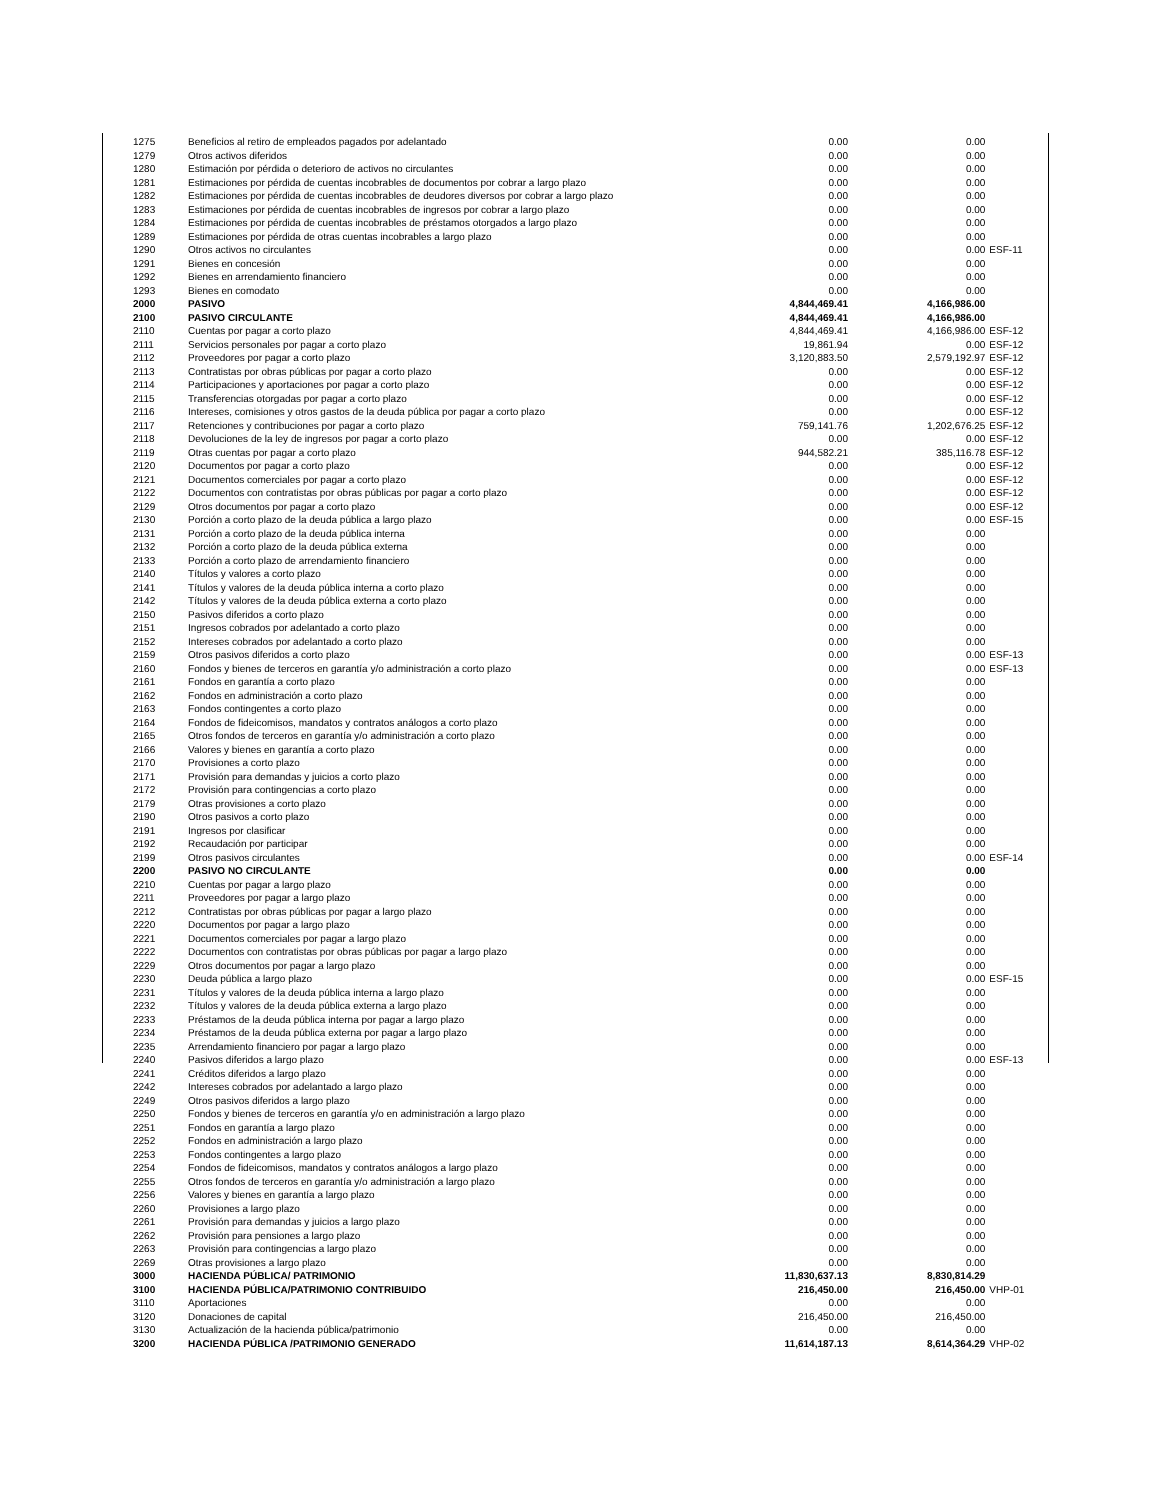| 1275 | Beneficios al retiro de empleados pagados por adelantado | 0.00 | 0.00 | |
| 1279 | Otros activos diferidos | 0.00 | 0.00 | |
| 1280 | Estimación por pérdida o deterioro de activos no circulantes | 0.00 | 0.00 | |
| 1281 | Estimaciones por pérdida de cuentas incobrables de documentos por cobrar a largo plazo | 0.00 | 0.00 | |
| 1282 | Estimaciones por pérdida de cuentas incobrables de deudores diversos por cobrar a largo plazo | 0.00 | 0.00 | |
| 1283 | Estimaciones por pérdida de cuentas incobrables de ingresos por cobrar a largo plazo | 0.00 | 0.00 | |
| 1284 | Estimaciones por pérdida de cuentas incobrables de préstamos otorgados a largo plazo | 0.00 | 0.00 | |
| 1289 | Estimaciones por pérdida de otras cuentas incobrables a largo plazo | 0.00 | 0.00 | |
| 1290 | Otros activos no circulantes | 0.00 | 0.00 | ESF-11 |
| 1291 | Bienes en concesión | 0.00 | 0.00 | |
| 1292 | Bienes en arrendamiento financiero | 0.00 | 0.00 | |
| 1293 | Bienes en comodato | 0.00 | 0.00 | |
| 2000 | PASIVO | 4,844,469.41 | 4,166,986.00 | |
| 2100 | PASIVO CIRCULANTE | 4,844,469.41 | 4,166,986.00 | |
| 2110 | Cuentas por pagar a corto plazo | 4,844,469.41 | 4,166,986.00 | ESF-12 |
| 2111 | Servicios personales por pagar a corto plazo | 19,861.94 | 0.00 | ESF-12 |
| 2112 | Proveedores por pagar a corto plazo | 3,120,883.50 | 2,579,192.97 | ESF-12 |
| 2113 | Contratistas por obras públicas por pagar a corto plazo | 0.00 | 0.00 | ESF-12 |
| 2114 | Participaciones y aportaciones por pagar a corto plazo | 0.00 | 0.00 | ESF-12 |
| 2115 | Transferencias otorgadas por pagar a corto plazo | 0.00 | 0.00 | ESF-12 |
| 2116 | Intereses, comisiones y otros gastos de la deuda pública por pagar a corto plazo | 0.00 | 0.00 | ESF-12 |
| 2117 | Retenciones y contribuciones por pagar a corto plazo | 759,141.76 | 1,202,676.25 | ESF-12 |
| 2118 | Devoluciones de la ley de ingresos por pagar a corto plazo | 0.00 | 0.00 | ESF-12 |
| 2119 | Otras cuentas por pagar a corto plazo | 944,582.21 | 385,116.78 | ESF-12 |
| 2120 | Documentos por pagar a corto plazo | 0.00 | 0.00 | ESF-12 |
| 2121 | Documentos comerciales por pagar a corto plazo | 0.00 | 0.00 | ESF-12 |
| 2122 | Documentos con contratistas por obras públicas por pagar a corto plazo | 0.00 | 0.00 | ESF-12 |
| 2129 | Otros documentos por pagar a corto plazo | 0.00 | 0.00 | ESF-12 |
| 2130 | Porción a corto plazo de la deuda pública a largo plazo | 0.00 | 0.00 | ESF-15 |
| 2131 | Porción a corto plazo de la deuda pública interna | 0.00 | 0.00 | |
| 2132 | Porción a corto plazo de la deuda pública externa | 0.00 | 0.00 | |
| 2133 | Porción a corto plazo de arrendamiento financiero | 0.00 | 0.00 | |
| 2140 | Títulos y valores a corto plazo | 0.00 | 0.00 | |
| 2141 | Títulos y valores de la deuda pública interna a corto plazo | 0.00 | 0.00 | |
| 2142 | Títulos y valores de la deuda pública externa a corto plazo | 0.00 | 0.00 | |
| 2150 | Pasivos diferidos a corto plazo | 0.00 | 0.00 | |
| 2151 | Ingresos cobrados por adelantado a corto plazo | 0.00 | 0.00 | |
| 2152 | Intereses cobrados por adelantado a corto plazo | 0.00 | 0.00 | |
| 2159 | Otros pasivos diferidos a corto plazo | 0.00 | 0.00 | ESF-13 |
| 2160 | Fondos y bienes de terceros en garantía y/o administración a corto plazo | 0.00 | 0.00 | ESF-13 |
| 2161 | Fondos en garantía a corto plazo | 0.00 | 0.00 | |
| 2162 | Fondos en administración a corto plazo | 0.00 | 0.00 | |
| 2163 | Fondos contingentes a corto plazo | 0.00 | 0.00 | |
| 2164 | Fondos de fideicomisos, mandatos y contratos análogos a corto plazo | 0.00 | 0.00 | |
| 2165 | Otros fondos de terceros en garantía y/o administración a corto plazo | 0.00 | 0.00 | |
| 2166 | Valores y bienes en garantía a corto plazo | 0.00 | 0.00 | |
| 2170 | Provisiones a corto plazo | 0.00 | 0.00 | |
| 2171 | Provisión para demandas y juicios a corto plazo | 0.00 | 0.00 | |
| 2172 | Provisión para contingencias a corto plazo | 0.00 | 0.00 | |
| 2179 | Otras provisiones a corto plazo | 0.00 | 0.00 | |
| 2190 | Otros pasivos a corto plazo | 0.00 | 0.00 | |
| 2191 | Ingresos por clasificar | 0.00 | 0.00 | |
| 2192 | Recaudación por participar | 0.00 | 0.00 | |
| 2199 | Otros pasivos circulantes | 0.00 | 0.00 | ESF-14 |
| 2200 | PASIVO NO CIRCULANTE | 0.00 | 0.00 | |
| 2210 | Cuentas por pagar a largo plazo | 0.00 | 0.00 | |
| 2211 | Proveedores por pagar a largo plazo | 0.00 | 0.00 | |
| 2212 | Contratistas por obras públicas por pagar a largo plazo | 0.00 | 0.00 | |
| 2220 | Documentos por pagar a largo plazo | 0.00 | 0.00 | |
| 2221 | Documentos comerciales por pagar a largo plazo | 0.00 | 0.00 | |
| 2222 | Documentos con contratistas por obras públicas por pagar a largo plazo | 0.00 | 0.00 | |
| 2229 | Otros documentos por pagar a largo plazo | 0.00 | 0.00 | |
| 2230 | Deuda pública a largo plazo | 0.00 | 0.00 | ESF-15 |
| 2231 | Títulos y valores de la deuda pública interna a largo plazo | 0.00 | 0.00 | |
| 2232 | Títulos y valores de la deuda pública externa a largo plazo | 0.00 | 0.00 | |
| 2233 | Préstamos de la deuda pública interna por pagar a largo plazo | 0.00 | 0.00 | |
| 2234 | Préstamos de la deuda pública externa por pagar a largo plazo | 0.00 | 0.00 | |
| 2235 | Arrendamiento financiero por pagar a largo plazo | 0.00 | 0.00 | |
| 2240 | Pasivos diferidos a largo plazo | 0.00 | 0.00 | ESF-13 |
| 2241 | Créditos diferidos a largo plazo | 0.00 | 0.00 | |
| 2242 | Intereses cobrados por adelantado a largo plazo | 0.00 | 0.00 | |
| 2249 | Otros pasivos diferidos a largo plazo | 0.00 | 0.00 | |
| 2250 | Fondos y bienes de terceros en garantía y/o en administración a largo plazo | 0.00 | 0.00 | |
| 2251 | Fondos en garantía a largo plazo | 0.00 | 0.00 | |
| 2252 | Fondos en administración a largo plazo | 0.00 | 0.00 | |
| 2253 | Fondos contingentes a largo plazo | 0.00 | 0.00 | |
| 2254 | Fondos de fideicomisos, mandatos y contratos análogos a largo plazo | 0.00 | 0.00 | |
| 2255 | Otros fondos de terceros en garantía y/o administración a largo plazo | 0.00 | 0.00 | |
| 2256 | Valores y bienes en garantía a largo plazo | 0.00 | 0.00 | |
| 2260 | Provisiones a largo plazo | 0.00 | 0.00 | |
| 2261 | Provisión para demandas y juicios a largo plazo | 0.00 | 0.00 | |
| 2262 | Provisión para pensiones a largo plazo | 0.00 | 0.00 | |
| 2263 | Provisión para contingencias a largo plazo | 0.00 | 0.00 | |
| 2269 | Otras provisiones a largo plazo | 0.00 | 0.00 | |
| 3000 | HACIENDA PÚBLICA/ PATRIMONIO | 11,830,637.13 | 8,830,814.29 | |
| 3100 | HACIENDA PÚBLICA/PATRIMONIO CONTRIBUIDO | 216,450.00 | 216,450.00 | VHP-01 |
| 3110 | Aportaciones | 0.00 | 0.00 | |
| 3120 | Donaciones de capital | 216,450.00 | 216,450.00 | |
| 3130 | Actualización de la hacienda pública/patrimonio | 0.00 | 0.00 | |
| 3200 | HACIENDA PÚBLICA /PATRIMONIO GENERADO | 11,614,187.13 | 8,614,364.29 | VHP-02 |